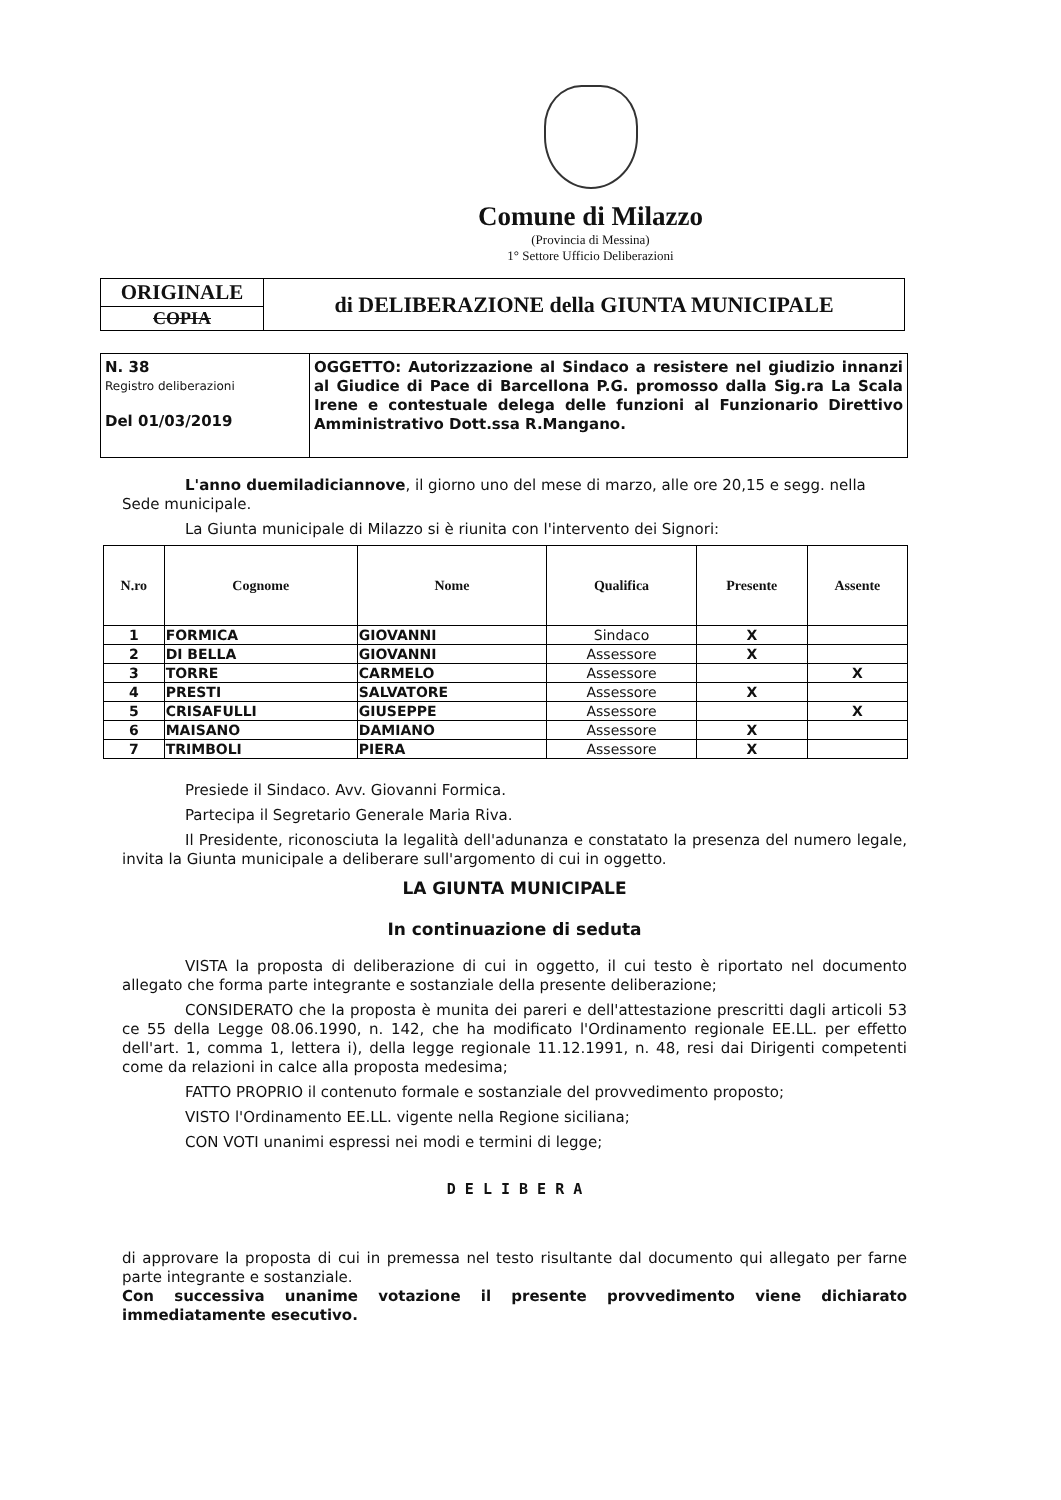Comune di Milazzo
(Provincia di Messina)
1° Settore Ufficio Deliberazioni
| ORIGINALE | di DELIBERAZIONE della GIUNTA MUNICIPALE |
| COPIA | |
| N. 38 Registro deliberazioni Del 01/03/2019 | OGGETTO: Autorizzazione al Sindaco a resistere nel giudizio innanzi al Giudice di Pace di Barcellona P.G. promosso dalla Sig.ra La Scala Irene e contestuale delega delle funzioni al Funzionario Direttivo Amministrativo Dott.ssa R.Mangano. |
L'anno duemiladiciannove, il giorno uno del mese di marzo, alle ore 20,15 e segg. nella Sede municipale.
La Giunta municipale di Milazzo si è riunita con l'intervento dei Signori:
| N.ro | Cognome | Nome | Qualifica | Presente | Assente |
| --- | --- | --- | --- | --- | --- |
| 1 | FORMICA | GIOVANNI | Sindaco | X | |
| 2 | DI BELLA | GIOVANNI | Assessore | X | |
| 3 | TORRE | CARMELO | Assessore | | X |
| 4 | PRESTI | SALVATORE | Assessore | X | |
| 5 | CRISAFULLI | GIUSEPPE | Assessore | | X |
| 6 | MAISANO | DAMIANO | Assessore | X | |
| 7 | TRIMBOLI | PIERA | Assessore | X | |
Presiede il Sindaco. Avv. Giovanni Formica.
Partecipa il Segretario Generale Maria Riva.
Il Presidente, riconosciuta la legalità dell'adunanza e constatato la presenza del numero legale, invita la Giunta municipale a deliberare sull'argomento di cui in oggetto.
LA GIUNTA MUNICIPALE
In continuazione di seduta
VISTA la proposta di deliberazione di cui in oggetto, il cui testo è riportato nel documento allegato che forma parte integrante e sostanziale della presente deliberazione;
CONSIDERATO che la proposta è munita dei pareri e dell'attestazione prescritti dagli articoli 53 ce 55 della Legge 08.06.1990, n. 142, che ha modificato l'Ordinamento regionale EE.LL. per effetto dell'art. 1, comma 1, lettera i), della legge regionale 11.12.1991, n. 48, resi dai Dirigenti competenti come da relazioni in calce alla proposta medesima;
FATTO PROPRIO il contenuto formale e sostanziale del provvedimento proposto;
VISTO l'Ordinamento EE.LL. vigente nella Regione siciliana;
CON VOTI unanimi espressi nei modi e termini di legge;
D E L I B E R A
di approvare la proposta di cui in premessa nel testo risultante dal documento qui allegato per farne parte integrante e sostanziale.
Con successiva unanime votazione il presente provvedimento viene dichiarato immediatamente esecutivo.